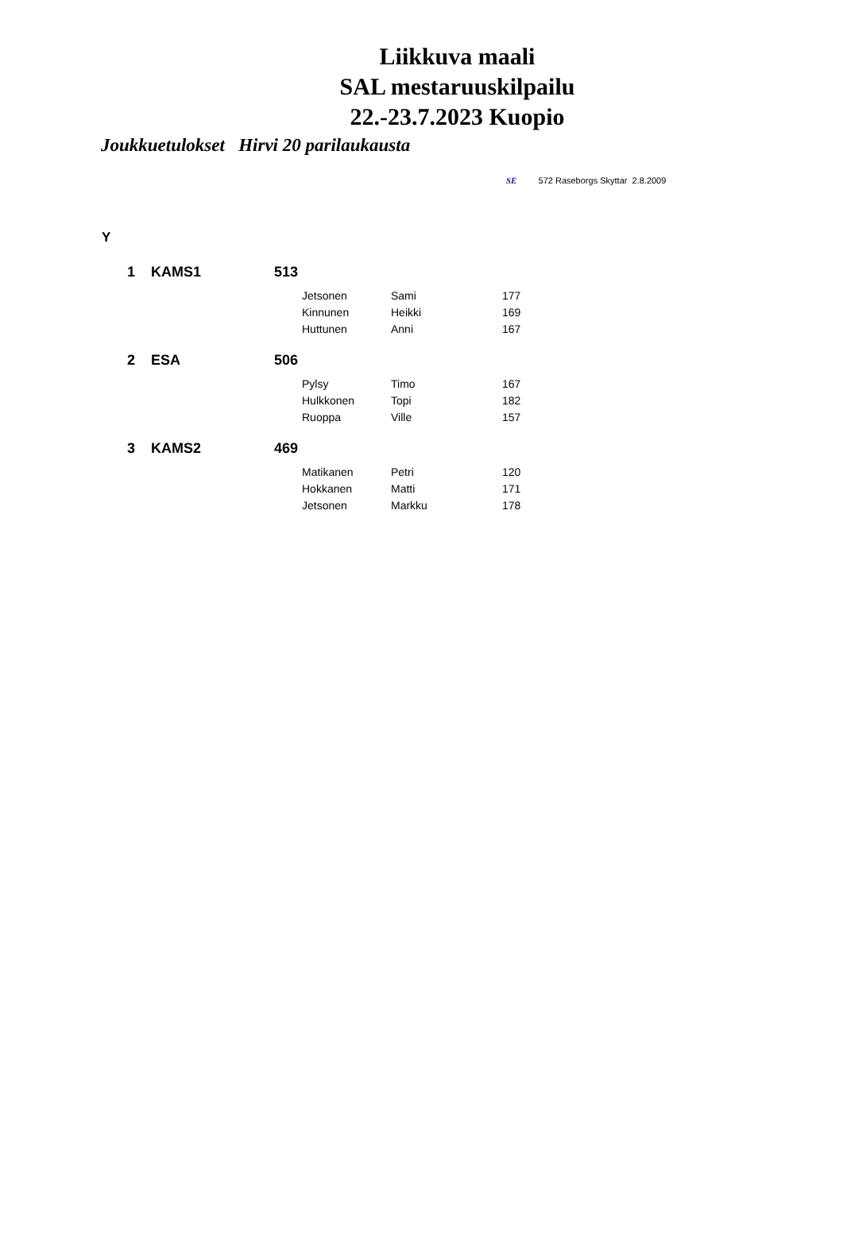Liikkuva maali
SAL mestaruuskilpailu
22.-23.7.2023 Kuopio
Joukkuetulokset Hirvi 20 parilaukausta
SE 572 Raseborgs Skyttar 2.8.2009
Y
| 1 | KAMS1 | 513 | | | |
| | | | Jetsonen | Sami | 177 |
| | | | Kinnunen | Heikki | 169 |
| | | | Huttunen | Anni | 167 |
| 2 | ESA | 506 | | | |
| | | | Pylsy | Timo | 167 |
| | | | Hulkkonen | Topi | 182 |
| | | | Ruoppa | Ville | 157 |
| 3 | KAMS2 | 469 | | | |
| | | | Matikanen | Petri | 120 |
| | | | Hokkanen | Matti | 171 |
| | | | Jetsonen | Markku | 178 |